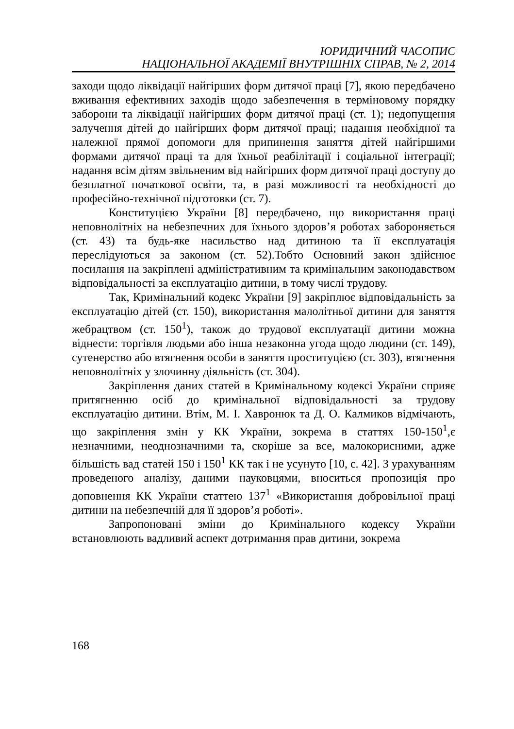ЮРИДИЧНИЙ ЧАСОПИС
НАЦІОНАЛЬНОЇ АКАДЕМІЇ ВНУТРІШНІХ СПРАВ, № 2, 2014
заходи щодо ліквідації найгірших форм дитячої праці [7], якою передбачено вживання ефективних заходів щодо забезпечення в терміновому порядку заборони та ліквідації найгірших форм дитячої праці (ст. 1); недопущення залучення дітей до найгірших форм дитячої праці; надання необхідної та належної прямої допомоги для припинення заняття дітей найгіршими формами дитячої праці та для їхньої реабілітації і соціальної інтеграції; надання всім дітям звільненим від найгірших форм дитячої праці доступу до безплатної початкової освіти, та, в разі можливості та необхідності до професійно-технічної підготовки (ст. 7).
Конституцією України [8] передбачено, що використання праці неповнолітніх на небезпечних для їхнього здоров’я роботах забороняється (ст. 43) та будь-яке насильство над дитиною та її експлуатація переслідуються за законом (ст. 52).Тобто Основний закон здійснює посилання на закріплені адміністративним та кримінальним законодавством відповідальності за експлуатацію дитини, в тому числі трудову.
Так, Кримінальний кодекс України [9] закріплює відповідальність за експлуатацію дітей (ст. 150), використання малолітньої дитини для заняття жебрацтвом (ст. 150<sup>1</sup>), також до трудової експлуатації дитини можна віднести: торгівля людьми або інша незаконна угода щодо людини (ст. 149), сутенерство або втягнення особи в заняття проституцією (ст. 303), втягнення неповнолітніх у злочинну діяльність (ст. 304).
Закріплення даних статей в Кримінальному кодексі України сприяє притягненню осіб до кримінальної відповідальності за трудову експлуатацію дитини. Втім, М. І. Хавронюк та Д. О. Калмиков відмічають, що закріплення змін у КК України, зокрема в статтях 150-150<sup>1</sup>,є незначними, неоднозначними та, скоріше за все, малокорисними, адже більшість вад статей 150 і 150<sup>1</sup> КК так і не усунуто [10, с. 42]. З урахуванням проведеного аналізу, даними науковцями, вноситься пропозиція про доповнення КК України статтею 137<sup>1</sup> «Використання добровільної праці дитини на небезпечній для її здоров’я роботі».
Запропоновані зміни до Кримінального кодексу України встановлюють вадливий аспект дотримання прав дитини, зокрема
168